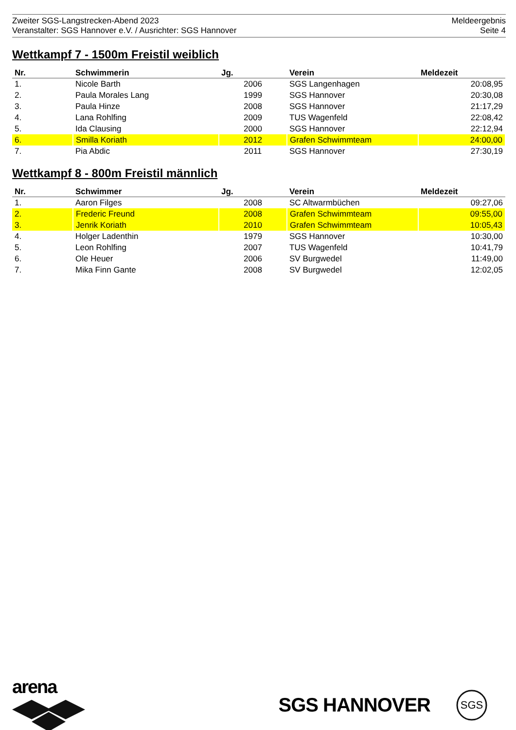Zweiter SGS-Langstrecken-Abend 2023
Veranstalter: SGS Hannover e.V. / Ausrichter: SGS Hannover
Meldeergebnis
Seite 4
Wettkampf 7 - 1500m Freistil weiblich
| Nr. | Schwimmerin | Jg. | Verein | Meldezeit |
| --- | --- | --- | --- | --- |
| 1. | Nicole Barth | 2006 | SGS Langenhagen | 20:08,95 |
| 2. | Paula Morales Lang | 1999 | SGS Hannover | 20:30,08 |
| 3. | Paula Hinze | 2008 | SGS Hannover | 21:17,29 |
| 4. | Lana Rohlfing | 2009 | TUS Wagenfeld | 22:08,42 |
| 5. | Ida Clausing | 2000 | SGS Hannover | 22:12,94 |
| 6. | Smilla Koriath | 2012 | Grafen Schwimmteam | 24:00,00 |
| 7. | Pia Abdic | 2011 | SGS Hannover | 27:30,19 |
Wettkampf 8 - 800m Freistil männlich
| Nr. | Schwimmer | Jg. | Verein | Meldezeit |
| --- | --- | --- | --- | --- |
| 1. | Aaron Filges | 2008 | SC Altwarmbüchen | 09:27,06 |
| 2. | Frederic Freund | 2008 | Grafen Schwimmteam | 09:55,00 |
| 3. | Jenrik Koriath | 2010 | Grafen Schwimmteam | 10:05,43 |
| 4. | Holger Ladenthin | 1979 | SGS Hannover | 10:30,00 |
| 5. | Leon Rohlfing | 2007 | TUS Wagenfeld | 10:41,79 |
| 6. | Ole Heuer | 2006 | SV Burgwedel | 11:49,00 |
| 7. | Mika Finn Gante | 2008 | SV Burgwedel | 12:02,05 |
arena
SGS HANNOVER
SGS